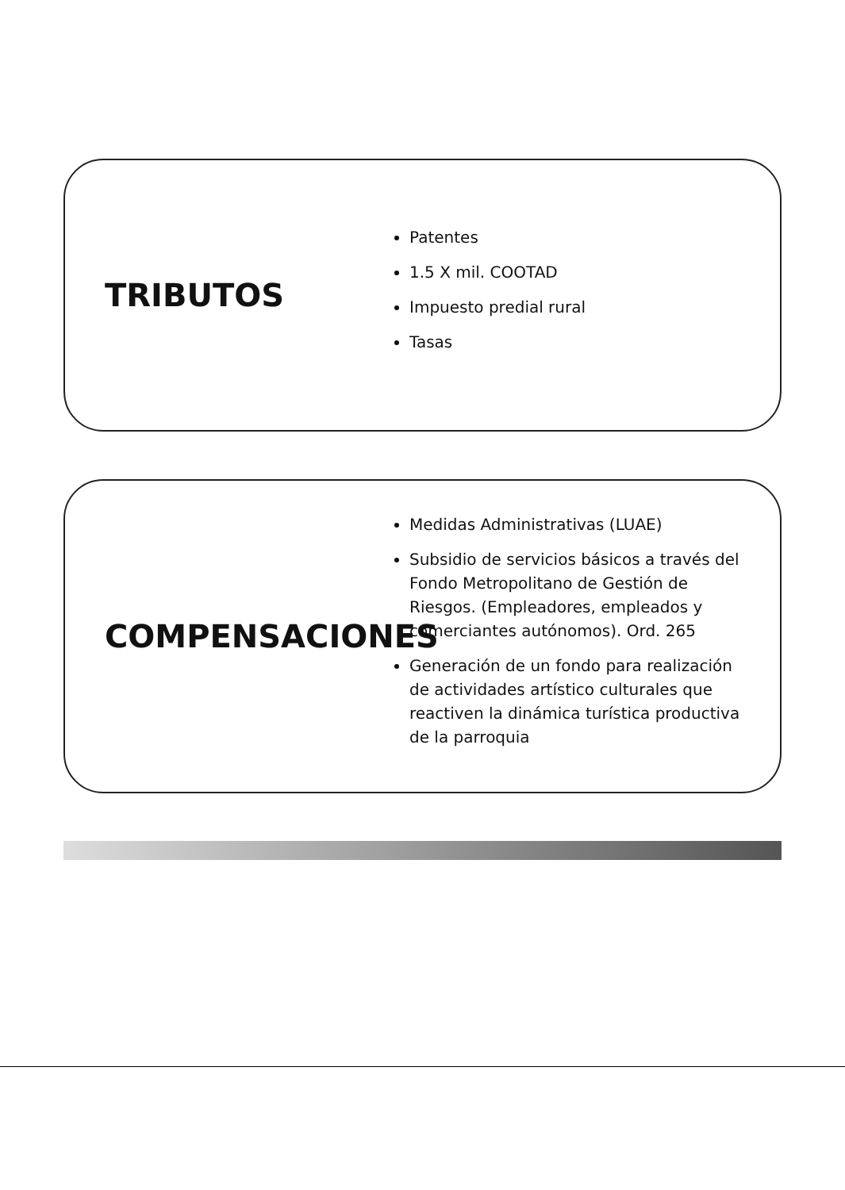TRIBUTOS
Patentes
1.5 X mil. COOTAD
Impuesto predial rural
Tasas
COMPENSACIONES
Medidas Administrativas (LUAE)
Subsidio de servicios básicos a través del Fondo Metropolitano de Gestión de Riesgos. (Empleadores, empleados y comerciantes autónomos). Ord. 265
Generación de un fondo para realización de actividades artístico culturales que reactiven la dinámica turística productiva de la parroquia